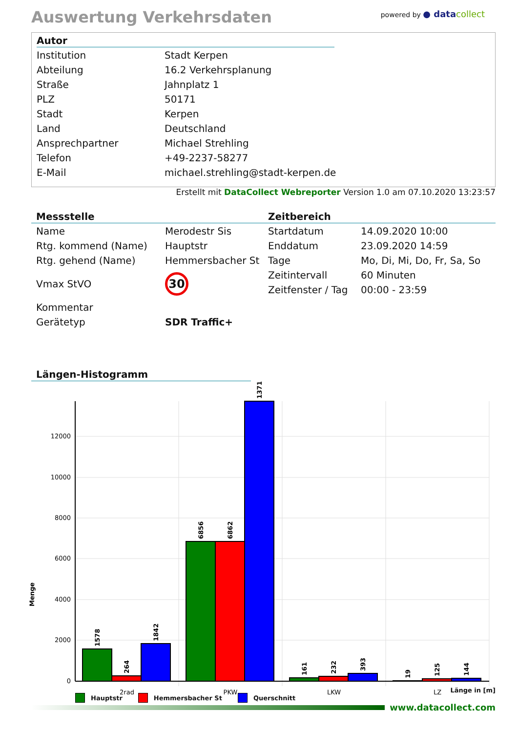Auswertung Verkehrsdaten
powered by ● data collect
Autor
| Institution | Stadt Kerpen |
| Abteilung | 16.2 Verkehrsplanung |
| Straße | Jahnplatz 1 |
| PLZ | 50171 |
| Stadt | Kerpen |
| Land | Deutschland |
| Ansprechpartner | Michael Strehling |
| Telefon | +49-2237-58277 |
| E-Mail | michael.strehling@stadt-kerpen.de |
Erstellt mit DataCollect Webreporter Version 1.0 am 07.10.2020 13:23:57
Messstelle
| Name | Merodestr Sis |
| Rtg. kommend (Name) | Hauptstr |
| Rtg. gehend (Name) | Hemmersbacher St |
| Vmax StVO | 30 |
| Kommentar | |
| Gerätetyp | SDR Traffic+ |
Zeitbereich
| Startdatum | 14.09.2020 10:00 |
| Enddatum | 23.09.2020 14:59 |
| Tage | Mo, Di, Mi, Do, Fr, Sa, So |
| Zeitintervall | 60 Minuten |
| Zeitfenster / Tag | 00:00 - 23:59 |
Längen-Histogramm
0
2000
4000
6000
8000
10000
12000
1578
264
1842
6856
6862
13718
161
232
393
19
125
144
Menge
2rad
PKW
LKW
LZ
Hauptstr Hemmersbacher St Querschnitt
Länge in [m]
www.datacollect.com